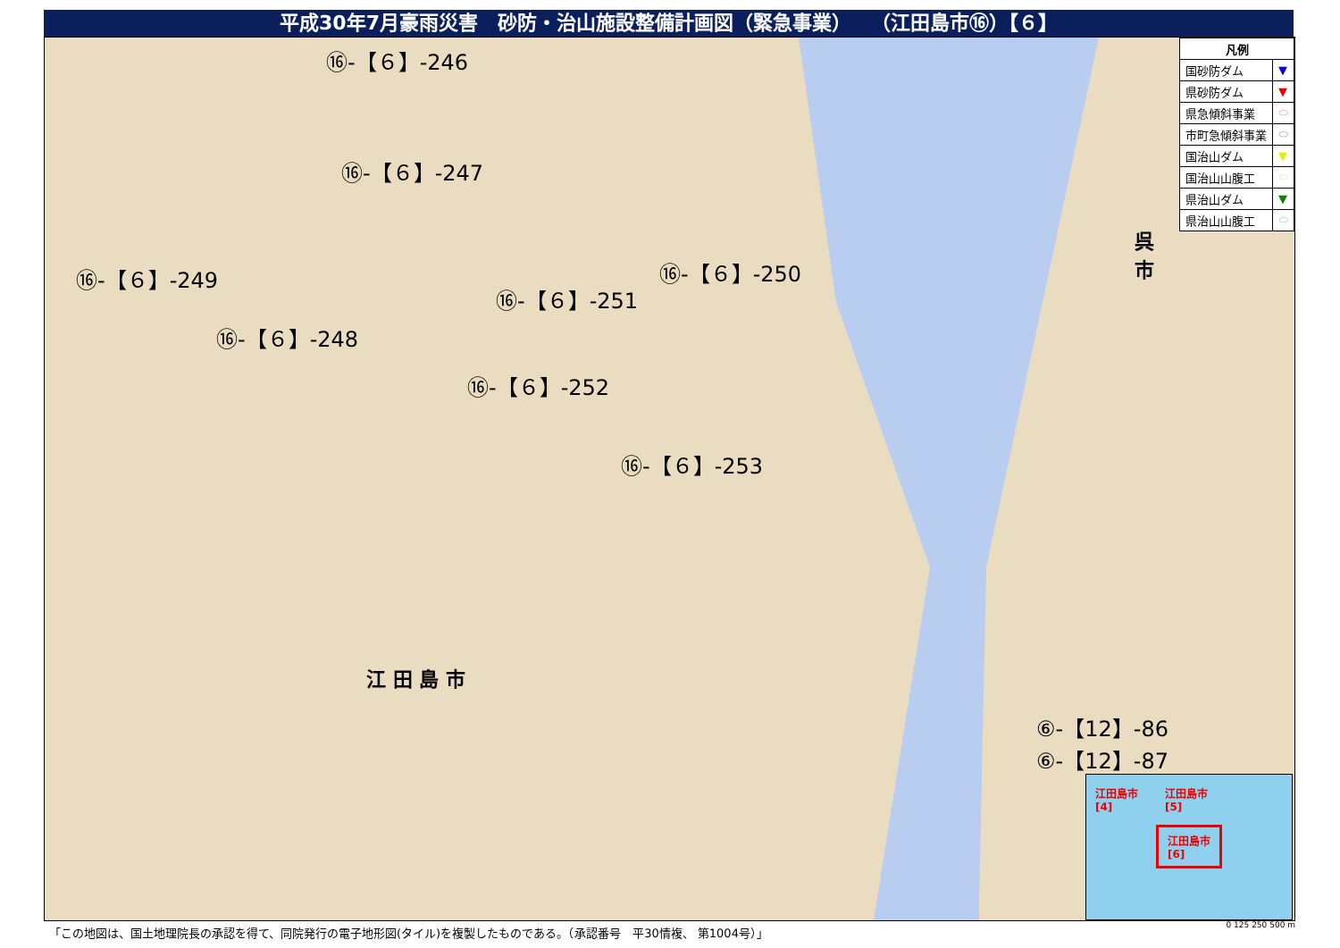平成30年7月豪雨災害　砂防・治山施設整備計画図（緊急事業）　　（江田島市⑯）【６】
⑯-【６】-246
⑯-【６】-247
⑯-【６】-249
⑯-【６】-248
⑯-【６】-251
⑯-【６】-250
⑯-【６】-252
⑯-【６】-253
⑥-【12】-86
⑥-【12】-87
江 田 島 市
呉
市
| 凡例 | |
| --- | --- |
| 国砂防ダム | ▼ |
| 県砂防ダム | ▼ |
| 県急傾斜事業 | ⬭ |
| 市町急傾斜事業 | ⬭ |
| 国治山ダム | ▼ |
| 国治山山腹工 | ⬭ |
| 県治山ダム | ▼ |
| 県治山山腹工 | ⬭ |
江田島市
[4]
江田島市
[5]
江田島市
[6]
「この地図は、国土地理院長の承認を得て、同院発行の電子地形図(タイル)を複製したものである。（承認番号　平30情複、 第1004号）」
0 125 250 500 m